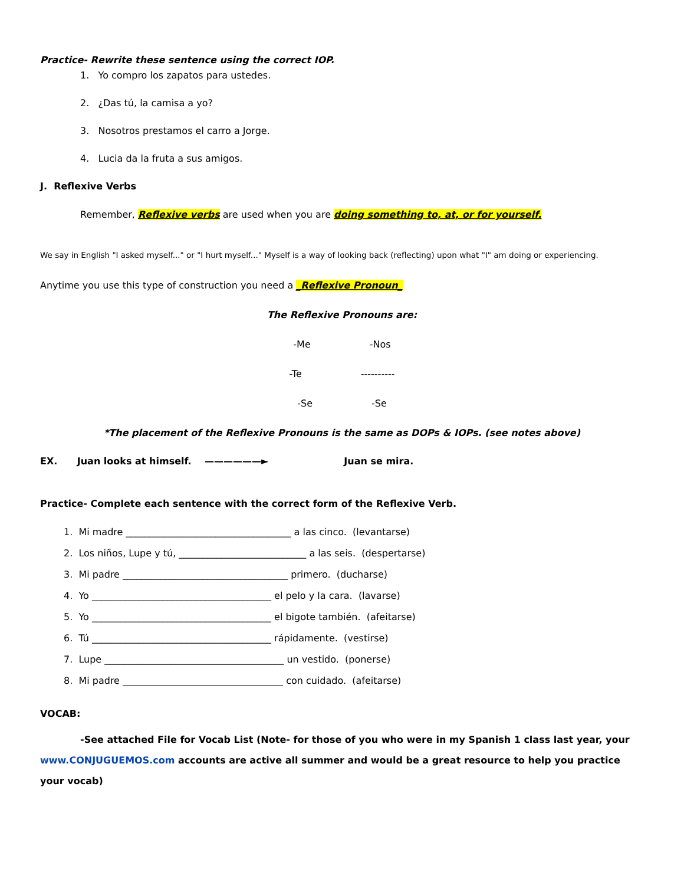Practice- Rewrite these sentence using the correct IOP.
1. Yo compro los zapatos para ustedes.
2. ¿Das tú, la camisa a yo?
3. Nosotros prestamos el carro a Jorge.
4. Lucia da la fruta a sus amigos.
J. Reflexive Verbs
Remember, Reflexive verbs are used when you are doing something to, at, or for yourself.
We say in English "I asked myself..." or "I hurt myself..." Myself is a way of looking back (reflecting) upon what "I" am doing or experiencing.
Anytime you use this type of construction you need a _Reflexive Pronoun_
The Reflexive Pronouns are:
-Me -Nos
-Te ----------
-Se -Se
*The placement of the Reflexive Pronouns is the same as DOPs & IOPs. (see notes above)
EX. Juan looks at himself. ——————► Juan se mira.
Practice- Complete each sentence with the correct form of the Reflexive Verb.
1. Mi madre ___________________________________ a las cinco. (levantarse)
2. Los niños, Lupe y tú, ___________________________ a las seis. (despertarse)
3. Mi padre ___________________________________ primero. (ducharse)
4. Yo ______________________________________ el pelo y la cara. (lavarse)
5. Yo ______________________________________ el bigote también. (afeitarse)
6. Tú ______________________________________ rápidamente. (vestirse)
7. Lupe ______________________________________ un vestido. (ponerse)
8. Mi padre __________________________________ con cuidado. (afeitarse)
VOCAB:
-See attached File for Vocab List (Note- for those of you who were in my Spanish 1 class last year, your www.CONJUGUEMOS.com accounts are active all summer and would be a great resource to help you practice your vocab)